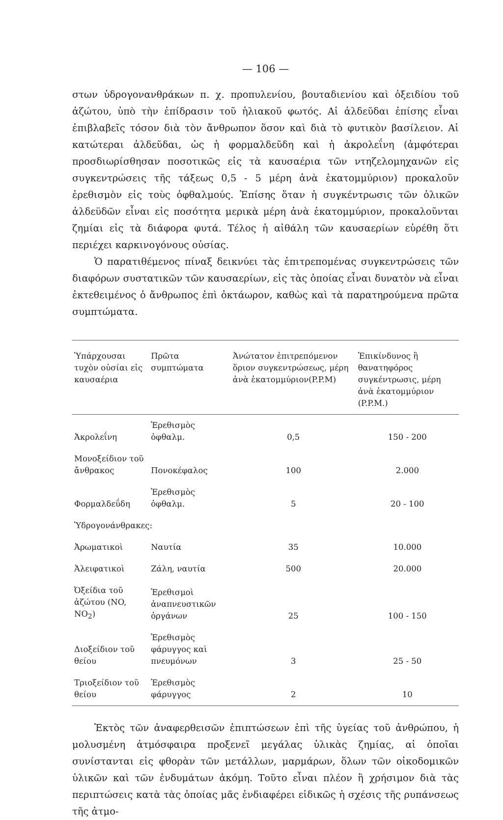— 106 —
στων ὑδρογονανθράκων π. χ. προπυλενίου, βουταδιενίου καὶ ὀξειδίου τοῦ ἀζώτου, ὑπὸ τὴν ἐπίδρασιν τοῦ ἡλιακοῦ φωτός. Αἱ ἀλδεῦδαι ἐπίσης εἶναι ἐπιβλαβεῖς τόσον διὰ τὸν ἄνθρωπον ὅσον καὶ διὰ τὸ φυτικὸν βασίλειον. Αἱ κατώτεραι ἀλδεῦδαι, ὡς ἡ φορμαλδεῦδη καὶ ἡ ἀκρολεΐνη (ἀμφότεραι προσδιωρίσθησαν ποσοτικῶς εἰς τὰ καυσαέρια τῶν ντηζελομηχανῶν εἰς συγκεντρώσεις τῆς τάξεως 0,5 - 5 μέρη ἀνὰ ἑκατομμύριον) προκαλοῦν ἐρεθισμὸν εἰς τοὺς ὀφθαλμούς. Ἐπίσης ὅταν ἡ συγκέντρωσις τῶν ὁλικῶν ἀλδεϋδῶν εἶναι εἰς ποσότητα μερικὰ μέρη ἀνὰ ἑκατομμύριον, προκαλοῦνται ζημίαι εἰς τὰ διάφορα φυτά. Τέλος ἡ αἰθάλη τῶν καυσαερίων εὑρέθη ὅτι περιέχει καρκινογόνους οὐσίας.
Ὁ παρατιθέμενος πίναξ δεικνύει τὰς ἐπιτρεπομένας συγκεντρώσεις τῶν διαφόρων συστατικῶν τῶν καυσαερίων, εἰς τὰς ὁποίας εἶναι δυνατὸν νὰ εἶναι ἐκτεθειμένος ὁ ἄνθρωπος ἐπὶ ὀκτάωρον, καθὼς καὶ τὰ παρατηρούμενα πρῶτα συμπτώματα.
| Ὑπάρχουσαι τυχὸν οὐσίαι εἰς καυσαέρια | Πρῶτα συμπτώματα | Ἀνώτατον ἐπιτρεπόμενον ὅριον συγκεντρώσεως, μέρη ἀνὰ ἑκατομμύριον(P.P.M) | Ἐπικίνδυνος ἢ θανατηφόρος συγκέντρωσις, μέρη ἀνὰ ἑκατομμύριον (P.P.M.) |
| --- | --- | --- | --- |
| Ἀκρολεΐνη | Ἐρεθισμὸς ὀφθαλμ. | 0,5 | 150 - 200 |
| Μονοξείδιον τοῦ ἄνθρακος | Πονοκέφαλος | 100 | 2.000 |
| Φορμαλδεΰδη | Ἐρεθισμὸς ὀφθαλμ. | 5 | 20 - 100 |
| Ὑδρογονάνθρακες: | | | |
| Ἀρωματικοὶ | Ναυτία | 35 | 10.000 |
| Ἀλειφατικοὶ | Ζάλη, ναυτία | 500 | 20.000 |
| Ὀξείδια τοῦ ἀζώτου (NO, NO<sub>2</sub>) | Ἐρεθισμοὶ ἀναπνευστικῶν ὀργάνων | 25 | 100 - 150 |
| Διοξείδιον τοῦ θείου | Ἐρεθισμὸς φάρυγγος καὶ πνευμόνων | 3 | 25 - 50 |
| Τριοξείδιον τοῦ θείου | Ἐρεθισμὸς φάρυγγος | 2 | 10 |
Ἐκτὸς τῶν ἀναφερθεισῶν ἐπιπτώσεων ἐπὶ τῆς ὑγείας τοῦ ἀνθρώπου, ἡ μολυσμένη ἀτμόσφαιρα προξενεῖ μεγάλας ὑλικὰς ζημίας, αἱ ὁποῖαι συνίστανται εἰς φθορὰν τῶν μετάλλων, μαρμάρων, ὅλων τῶν οἰκοδομικῶν ὑλικῶν καὶ τῶν ἐνδυμάτων ἀκόμη. Τοῦτο εἶναι πλέον ἢ χρήσιμον διὰ τὰς περιπτώσεις κατὰ τὰς ὁποίας μᾶς ἐνδιαφέρει εἰδικῶς ἡ σχέσις τῆς ρυπάνσεως τῆς ἀτμο-